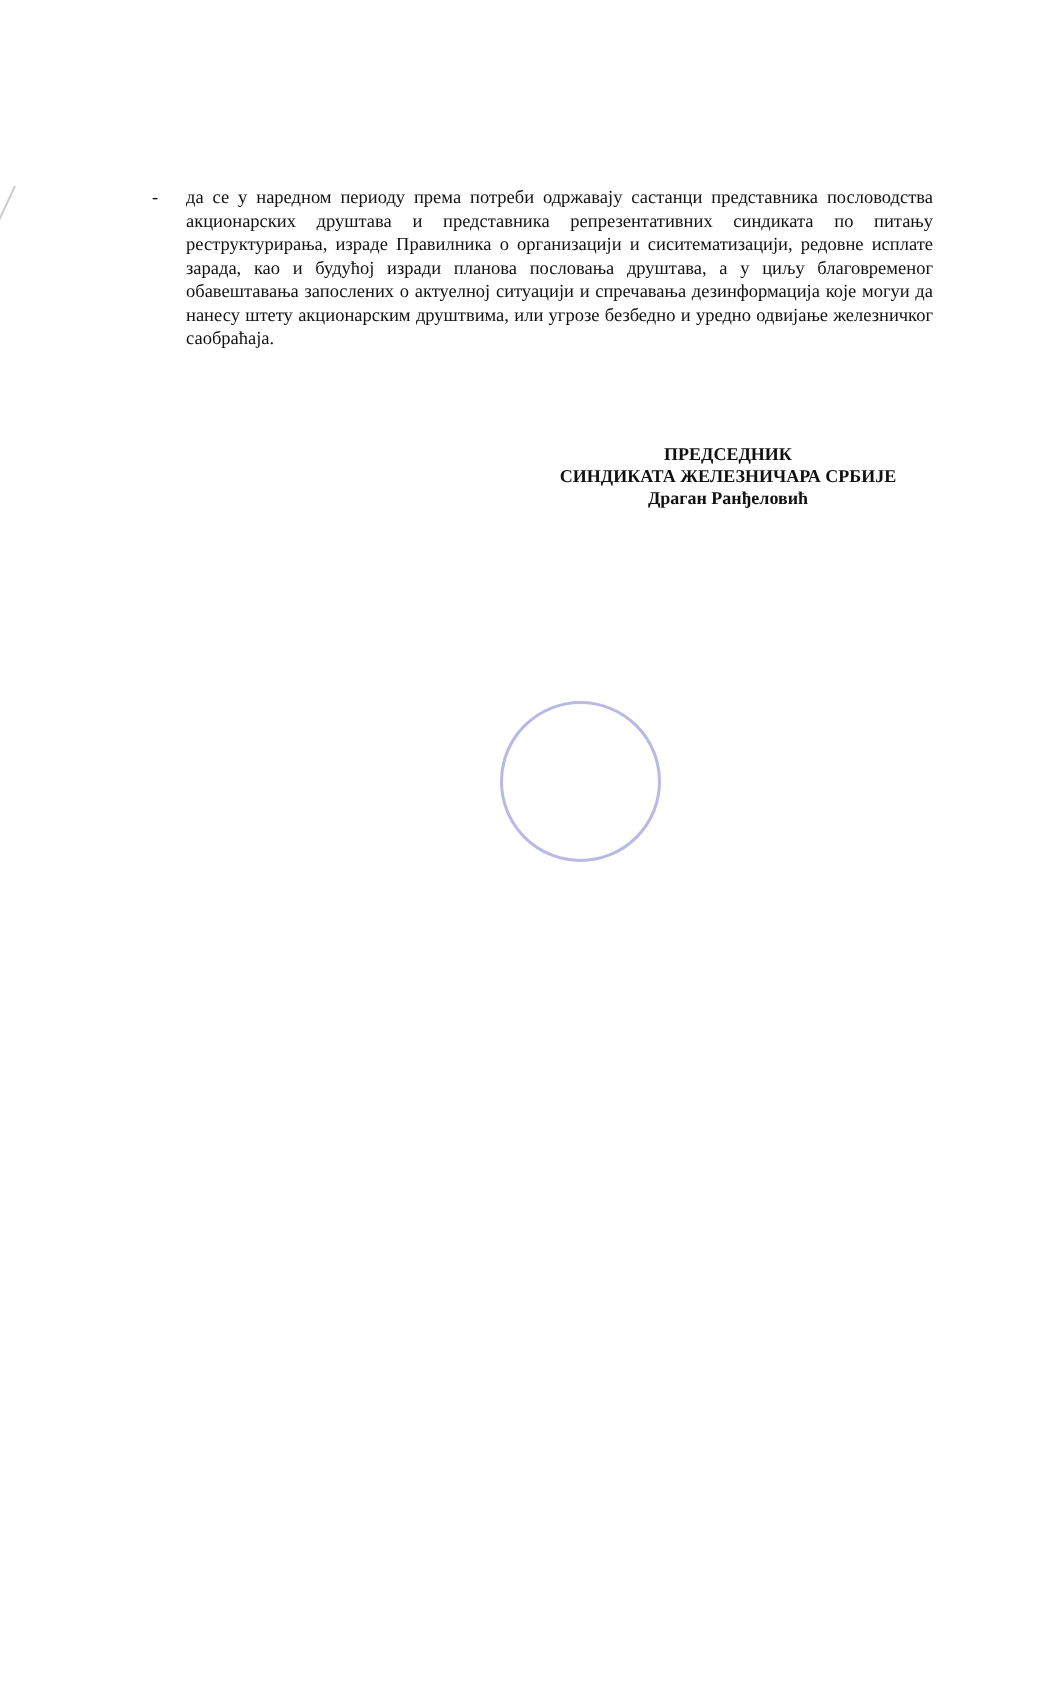- да се у наредном периоду према потреби одржавају састанци представника пословодства акционарских друштава и представника репрезентативних синдиката по питању реструктурирања, израде Правилника о организацији и сиситематизацији, редовне исплате зарада, као и будућој изради планова пословања друштава, а у циљу благовременог обавештавања запослених о актуелној ситуацији и спречавања дезинформација које могуи да нанесу штету акционарским друштвима, или угрозе безбедно и уредно одвијање железничког саобраћаја.
ПРЕДСЕДНИК
СИНДИКАТА ЖЕЛЕЗНИЧАРА СРБИЈЕ
Драган Ранђеловић